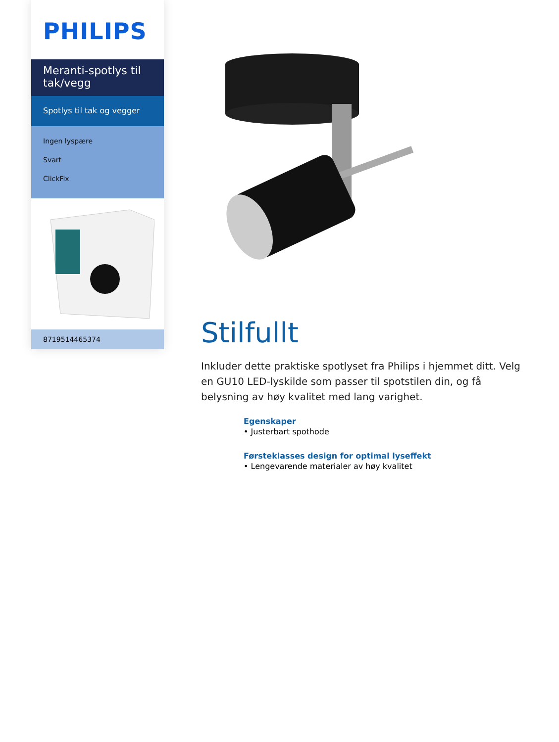PHILIPS
Meranti-spotlys til tak/vegg
Spotlys til tak og vegger
Ingen lyspære
Svart
ClickFix
8719514465374
Stilfullt
Inkluder dette praktiske spotlyset fra Philips i hjemmet ditt. Velg en GU10 LED-lyskilde som passer til spotstilen din, og få belysning av høy kvalitet med lang varighet.
Egenskaper
• Justerbart spothode
Førsteklasses design for optimal lyseffekt
• Lengevarende materialer av høy kvalitet